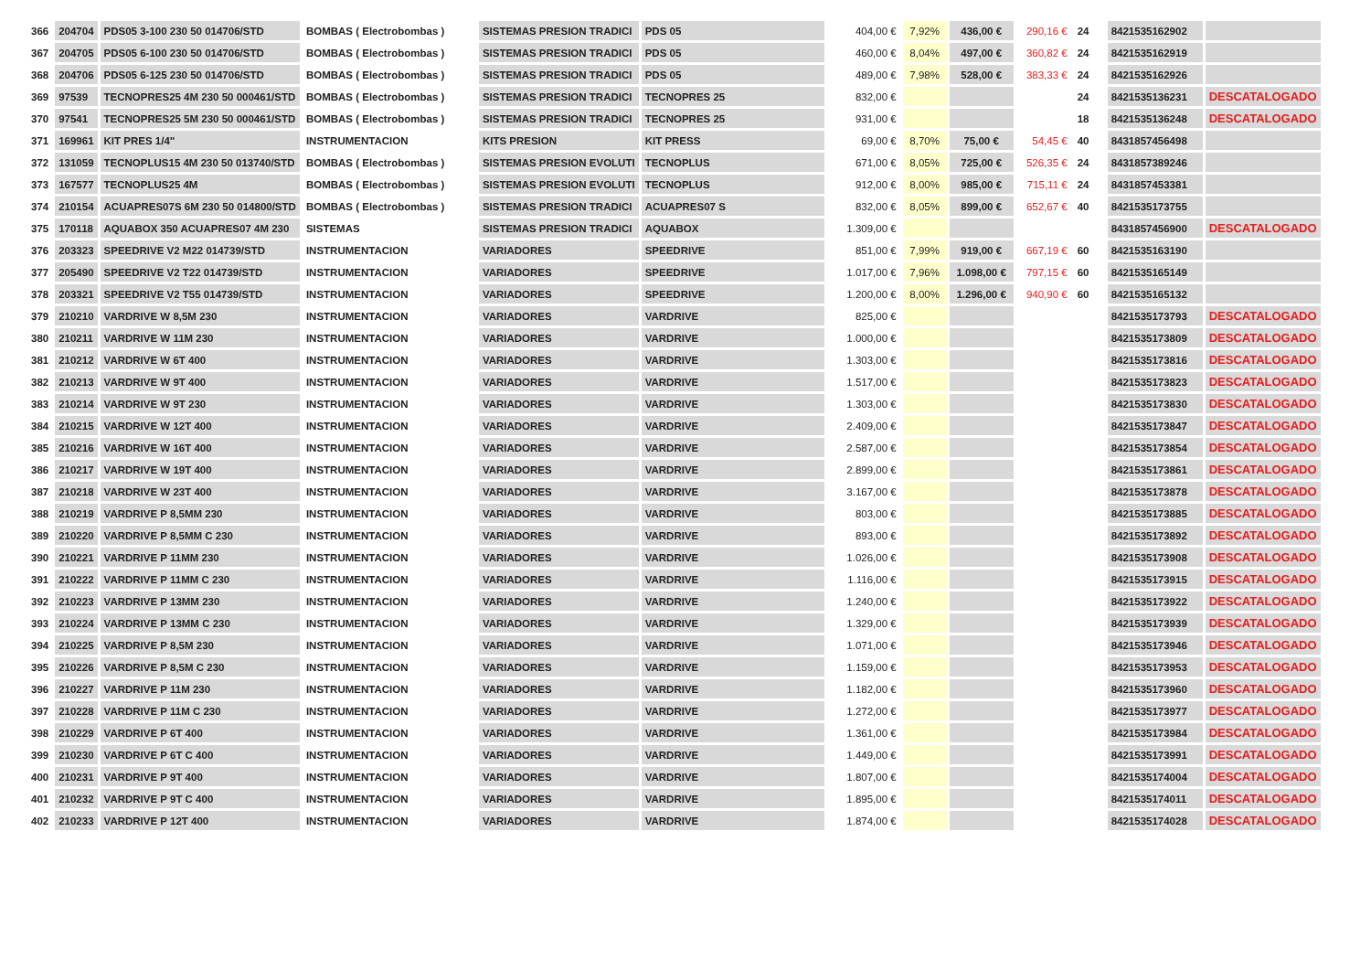| 366 | 204704 | PDS05 3-100 230 50 014706/STD | BOMBAS ( Electrobombas ) | SISTEMAS PRESION TRADICI | PDS 05 | 404,00 € | 7,92% | 436,00 € | 290,16 € | 24 | 8421535162902 | |
| 367 | 204705 | PDS05 6-100 230 50 014706/STD | BOMBAS ( Electrobombas ) | SISTEMAS PRESION TRADICI | PDS 05 | 460,00 € | 8,04% | 497,00 € | 360,82 € | 24 | 8421535162919 | |
| 368 | 204706 | PDS05 6-125 230 50 014706/STD | BOMBAS ( Electrobombas ) | SISTEMAS PRESION TRADICI | PDS 05 | 489,00 € | 7,98% | 528,00 € | 383,33 € | 24 | 8421535162926 | |
| 369 | 97539 | TECNOPRES25 4M 230 50 000461/STD | BOMBAS ( Electrobombas ) | SISTEMAS PRESION TRADICI | TECNOPRES 25 | 832,00 € | | | | 24 | 8421535136231 | DESCATALOGADO |
| 370 | 97541 | TECNOPRES25 5M 230 50 000461/STD | BOMBAS ( Electrobombas ) | SISTEMAS PRESION TRADICI | TECNOPRES 25 | 931,00 € | | | | 18 | 8421535136248 | DESCATALOGADO |
| 371 | 169961 | KIT PRES 1/4" | INSTRUMENTACION | KITS PRESION | KIT PRESS | 69,00 € | 8,70% | 75,00 € | 54,45 € | 40 | 8431857456498 | |
| 372 | 131059 | TECNOPLUS15 4M 230 50 013740/STD | BOMBAS ( Electrobombas ) | SISTEMAS PRESION EVOLUTI | TECNOPLUS | 671,00 € | 8,05% | 725,00 € | 526,35 € | 24 | 8431857389246 | |
| 373 | 167577 | TECNOPLUS25 4M | BOMBAS ( Electrobombas ) | SISTEMAS PRESION EVOLUTI | TECNOPLUS | 912,00 € | 8,00% | 985,00 € | 715,11 € | 24 | 8431857453381 | |
| 374 | 210154 | ACUAPRES07S 6M 230 50 014800/STD | BOMBAS ( Electrobombas ) | SISTEMAS PRESION TRADICI | ACUAPRES07 S | 832,00 € | 8,05% | 899,00 € | 652,67 € | 40 | 8421535173755 | |
| 375 | 170118 | AQUABOX 350 ACUAPRES07 4M 230 | SISTEMAS | SISTEMAS PRESION TRADICI | AQUABOX | 1.309,00 € | | | | | 8431857456900 | DESCATALOGADO |
| 376 | 203323 | SPEEDRIVE V2 M22 014739/STD | INSTRUMENTACION | VARIADORES | SPEEDRIVE | 851,00 € | 7,99% | 919,00 € | 667,19 € | 60 | 8421535163190 | |
| 377 | 205490 | SPEEDRIVE V2 T22 014739/STD | INSTRUMENTACION | VARIADORES | SPEEDRIVE | 1.017,00 € | 7,96% | 1.098,00 € | 797,15 € | 60 | 8421535165149 | |
| 378 | 203321 | SPEEDRIVE V2 T55 014739/STD | INSTRUMENTACION | VARIADORES | SPEEDRIVE | 1.200,00 € | 8,00% | 1.296,00 € | 940,90 € | 60 | 8421535165132 | |
| 379 | 210210 | VARDRIVE W 8,5M 230 | INSTRUMENTACION | VARIADORES | VARDRIVE | 825,00 € | | | | | 8421535173793 | DESCATALOGADO |
| 380 | 210211 | VARDRIVE W 11M 230 | INSTRUMENTACION | VARIADORES | VARDRIVE | 1.000,00 € | | | | | 8421535173809 | DESCATALOGADO |
| 381 | 210212 | VARDRIVE W 6T 400 | INSTRUMENTACION | VARIADORES | VARDRIVE | 1.303,00 € | | | | | 8421535173816 | DESCATALOGADO |
| 382 | 210213 | VARDRIVE W 9T 400 | INSTRUMENTACION | VARIADORES | VARDRIVE | 1.517,00 € | | | | | 8421535173823 | DESCATALOGADO |
| 383 | 210214 | VARDRIVE W 9T 230 | INSTRUMENTACION | VARIADORES | VARDRIVE | 1.303,00 € | | | | | 8421535173830 | DESCATALOGADO |
| 384 | 210215 | VARDRIVE W 12T 400 | INSTRUMENTACION | VARIADORES | VARDRIVE | 2.409,00 € | | | | | 8421535173847 | DESCATALOGADO |
| 385 | 210216 | VARDRIVE W 16T 400 | INSTRUMENTACION | VARIADORES | VARDRIVE | 2.587,00 € | | | | | 8421535173854 | DESCATALOGADO |
| 386 | 210217 | VARDRIVE W 19T 400 | INSTRUMENTACION | VARIADORES | VARDRIVE | 2.899,00 € | | | | | 8421535173861 | DESCATALOGADO |
| 387 | 210218 | VARDRIVE W 23T 400 | INSTRUMENTACION | VARIADORES | VARDRIVE | 3.167,00 € | | | | | 8421535173878 | DESCATALOGADO |
| 388 | 210219 | VARDRIVE P 8,5MM 230 | INSTRUMENTACION | VARIADORES | VARDRIVE | 803,00 € | | | | | 8421535173885 | DESCATALOGADO |
| 389 | 210220 | VARDRIVE P 8,5MM C 230 | INSTRUMENTACION | VARIADORES | VARDRIVE | 893,00 € | | | | | 8421535173892 | DESCATALOGADO |
| 390 | 210221 | VARDRIVE P 11MM 230 | INSTRUMENTACION | VARIADORES | VARDRIVE | 1.026,00 € | | | | | 8421535173908 | DESCATALOGADO |
| 391 | 210222 | VARDRIVE P 11MM C 230 | INSTRUMENTACION | VARIADORES | VARDRIVE | 1.116,00 € | | | | | 8421535173915 | DESCATALOGADO |
| 392 | 210223 | VARDRIVE P 13MM 230 | INSTRUMENTACION | VARIADORES | VARDRIVE | 1.240,00 € | | | | | 8421535173922 | DESCATALOGADO |
| 393 | 210224 | VARDRIVE P 13MM C 230 | INSTRUMENTACION | VARIADORES | VARDRIVE | 1.329,00 € | | | | | 8421535173939 | DESCATALOGADO |
| 394 | 210225 | VARDRIVE P 8,5M 230 | INSTRUMENTACION | VARIADORES | VARDRIVE | 1.071,00 € | | | | | 8421535173946 | DESCATALOGADO |
| 395 | 210226 | VARDRIVE P 8,5M C 230 | INSTRUMENTACION | VARIADORES | VARDRIVE | 1.159,00 € | | | | | 8421535173953 | DESCATALOGADO |
| 396 | 210227 | VARDRIVE P 11M 230 | INSTRUMENTACION | VARIADORES | VARDRIVE | 1.182,00 € | | | | | 8421535173960 | DESCATALOGADO |
| 397 | 210228 | VARDRIVE P 11M C 230 | INSTRUMENTACION | VARIADORES | VARDRIVE | 1.272,00 € | | | | | 8421535173977 | DESCATALOGADO |
| 398 | 210229 | VARDRIVE P 6T 400 | INSTRUMENTACION | VARIADORES | VARDRIVE | 1.361,00 € | | | | | 8421535173984 | DESCATALOGADO |
| 399 | 210230 | VARDRIVE P 6T C 400 | INSTRUMENTACION | VARIADORES | VARDRIVE | 1.449,00 € | | | | | 8421535173991 | DESCATALOGADO |
| 400 | 210231 | VARDRIVE P 9T 400 | INSTRUMENTACION | VARIADORES | VARDRIVE | 1.807,00 € | | | | | 8421535174004 | DESCATALOGADO |
| 401 | 210232 | VARDRIVE P 9T C 400 | INSTRUMENTACION | VARIADORES | VARDRIVE | 1.895,00 € | | | | | 8421535174011 | DESCATALOGADO |
| 402 | 210233 | VARDRIVE P 12T 400 | INSTRUMENTACION | VARIADORES | VARDRIVE | 1.874,00 € | | | | | 8421535174028 | DESCATALOGADO |